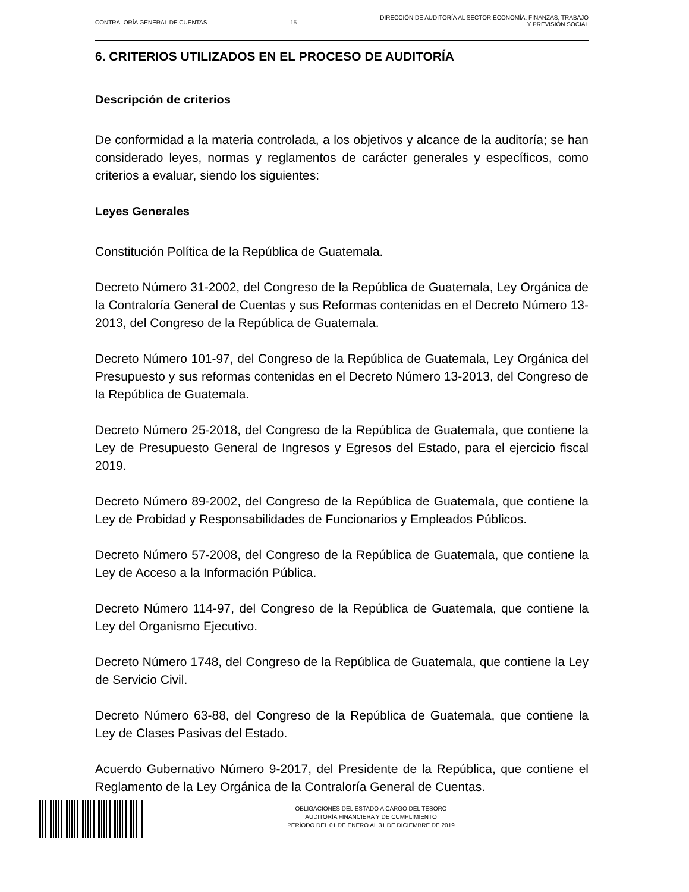CONTRALORÍA GENERAL DE CUENTAS 15
DIRECCIÓN DE AUDITORÍA AL SECTOR ECONOMÍA, FINANZAS, TRABAJO
Y PREVISIÓN SOCIAL
6. CRITERIOS UTILIZADOS EN EL PROCESO DE AUDITORÍA
Descripción de criterios
De conformidad a la materia controlada, a los objetivos y alcance de la auditoría; se han considerado leyes, normas y reglamentos de carácter generales y específicos, como criterios a evaluar, siendo los siguientes:
Leyes Generales
Constitución Política de la República de Guatemala.
Decreto Número 31-2002, del Congreso de la República de Guatemala, Ley Orgánica de la Contraloría General de Cuentas y sus Reformas contenidas en el Decreto Número 13-2013, del Congreso de la República de Guatemala.
Decreto Número 101-97, del Congreso de la República de Guatemala, Ley Orgánica del Presupuesto y sus reformas contenidas en el Decreto Número 13-2013, del Congreso de la República de Guatemala.
Decreto Número 25-2018, del Congreso de la República de Guatemala, que contiene la Ley de Presupuesto General de Ingresos y Egresos del Estado, para el ejercicio fiscal 2019.
Decreto Número 89-2002, del Congreso de la República de Guatemala, que contiene la Ley de Probidad y Responsabilidades de Funcionarios y Empleados Públicos.
Decreto Número 57-2008, del Congreso de la República de Guatemala, que contiene la Ley de Acceso a la Información Pública.
Decreto Número 114-97, del Congreso de la República de Guatemala, que contiene la Ley del Organismo Ejecutivo.
Decreto Número 1748, del Congreso de la República de Guatemala, que contiene la Ley de Servicio Civil.
Decreto Número 63-88, del Congreso de la República de Guatemala, que contiene la Ley de Clases Pasivas del Estado.
Acuerdo Gubernativo Número 9-2017, del Presidente de la República, que contiene el Reglamento de la Ley Orgánica de la Contraloría General de Cuentas.
OBLIGACIONES DEL ESTADO A CARGO DEL TESORO
AUDITORÍA FINANCIERA Y DE CUMPLIMIENTO
PERÍODO DEL 01 DE ENERO AL 31 DE DICIEMBRE DE 2019